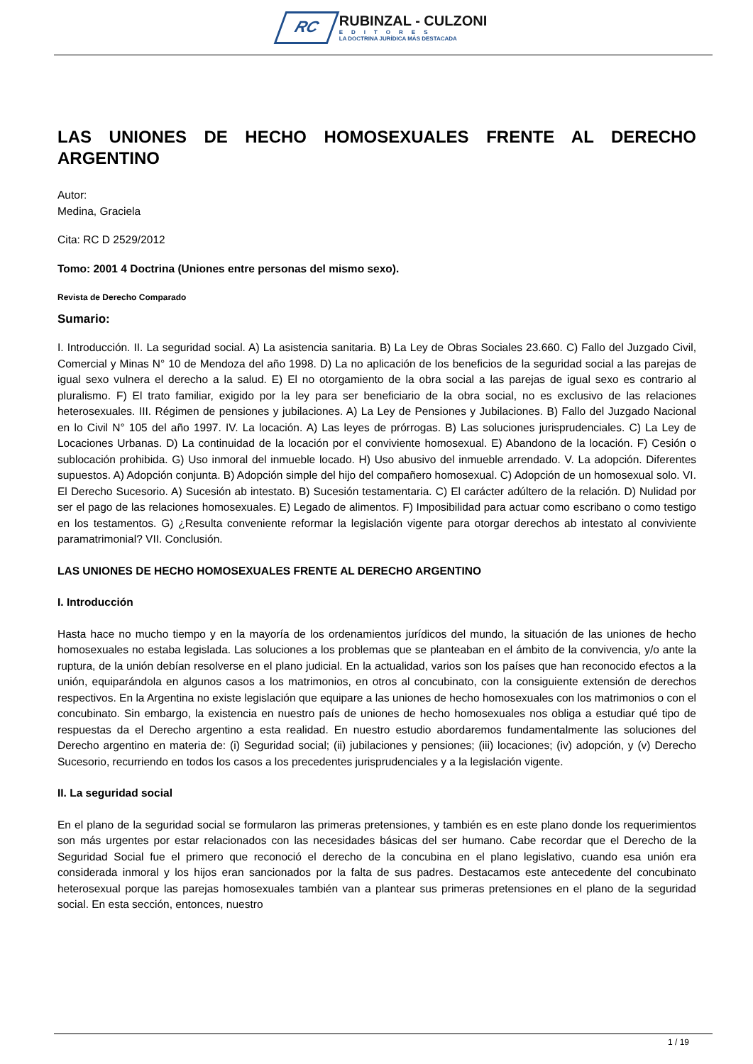RC
RUBINZAL - CULZONI
EDITORES
LA DOCTRINA JURÍDICA MÁS DESTACADA
LAS UNIONES DE HECHO HOMOSEXUALES FRENTE AL DERECHO ARGENTINO
Autor:
Medina, Graciela
Cita: RC D 2529/2012
Tomo: 2001 4 Doctrina (Uniones entre personas del mismo sexo).
Revista de Derecho Comparado
Sumario:
I. Introducción. II. La seguridad social. A) La asistencia sanitaria. B) La Ley de Obras Sociales 23.660. C) Fallo del Juzgado Civil, Comercial y Minas N° 10 de Mendoza del año 1998. D) La no aplicación de los beneficios de la seguridad social a las parejas de igual sexo vulnera el derecho a la salud. E) El no otorgamiento de la obra social a las parejas de igual sexo es contrario al pluralismo. F) El trato familiar, exigido por la ley para ser beneficiario de la obra social, no es exclusivo de las relaciones heterosexuales. III. Régimen de pensiones y jubilaciones. A) La Ley de Pensiones y Jubilaciones. B) Fallo del Juzgado Nacional en lo Civil N° 105 del año 1997. IV. La locación. A) Las leyes de prórrogas. B) Las soluciones jurisprudenciales. C) La Ley de Locaciones Urbanas. D) La continuidad de la locación por el conviviente homosexual. E) Abandono de la locación. F) Cesión o sublocación prohibida. G) Uso inmoral del inmueble locado. H) Uso abusivo del inmueble arrendado. V. La adopción. Diferentes supuestos. A) Adopción conjunta. B) Adopción simple del hijo del compañero homosexual. C) Adopción de un homosexual solo. VI. El Derecho Sucesorio. A) Sucesión ab intestato. B) Sucesión testamentaria. C) El carácter adúltero de la relación. D) Nulidad por ser el pago de las relaciones homosexuales. E) Legado de alimentos. F) Imposibilidad para actuar como escribano o como testigo en los testamentos. G) ¿Resulta conveniente reformar la legislación vigente para otorgar derechos ab intestato al conviviente paramatrimonial? VII. Conclusión.
LAS UNIONES DE HECHO HOMOSEXUALES FRENTE AL DERECHO ARGENTINO
I. Introducción
Hasta hace no mucho tiempo y en la mayoría de los ordenamientos jurídicos del mundo, la situación de las uniones de hecho homosexuales no estaba legislada. Las soluciones a los problemas que se planteaban en el ámbito de la convivencia, y/o ante la ruptura, de la unión debían resolverse en el plano judicial. En la actualidad, varios son los países que han reconocido efectos a la unión, equiparándola en algunos casos a los matrimonios, en otros al concubinato, con la consiguiente extensión de derechos respectivos. En la Argentina no existe legislación que equipare a las uniones de hecho homosexuales con los matrimonios o con el concubinato. Sin embargo, la existencia en nuestro país de uniones de hecho homosexuales nos obliga a estudiar qué tipo de respuestas da el Derecho argentino a esta realidad. En nuestro estudio abordaremos fundamentalmente las soluciones del Derecho argentino en materia de: (i) Seguridad social; (ii) jubilaciones y pensiones; (iii) locaciones; (iv) adopción, y (v) Derecho Sucesorio, recurriendo en todos los casos a los precedentes jurisprudenciales y a la legislación vigente.
II. La seguridad social
En el plano de la seguridad social se formularon las primeras pretensiones, y también es en este plano donde los requerimientos son más urgentes por estar relacionados con las necesidades básicas del ser humano. Cabe recordar que el Derecho de la Seguridad Social fue el primero que reconoció el derecho de la concubina en el plano legislativo, cuando esa unión era considerada inmoral y los hijos eran sancionados por la falta de sus padres. Destacamos este antecedente del concubinato heterosexual porque las parejas homosexuales también van a plantear sus primeras pretensiones en el plano de la seguridad social. En esta sección, entonces, nuestro
1 / 19